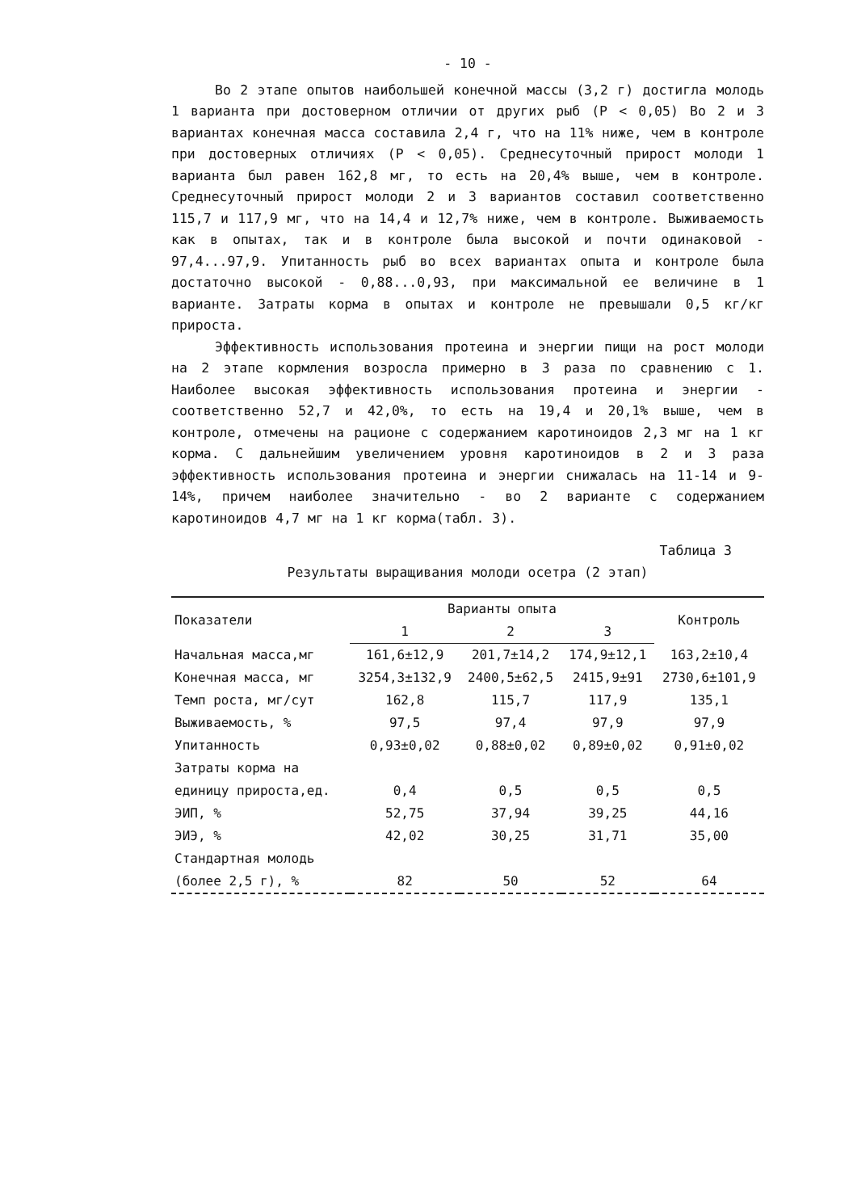- 10 -
Во 2 этапе опытов наибольшей конечной массы (3,2 г) достигла молодь 1 варианта при достоверном отличии от других рыб (Р < 0,05) Во 2 и 3 вариантах конечная масса составила 2,4 г, что на 11% ниже, чем в контроле при достоверных отличиях (Р < 0,05). Среднесуточный прирост молоди 1 варианта был равен 162,8 мг, то есть на 20,4% выше, чем в контроле. Среднесуточный прирост молоди 2 и 3 вариантов составил соответственно 115,7 и 117,9 мг, что на 14,4 и 12,7% ниже, чем в контроле. Выживаемость как в опытах, так и в контроле была высокой и почти одинаковой - 97,4...97,9. Упитанность рыб во всех вариантах опыта и контроле была достаточно высокой - 0,88...0,93, при максимальной ее величине в 1 варианте. Затраты корма в опытах и контроле не превышали 0,5 кг/кг прироста.
Эффективность использования протеина и энергии пищи на рост молоди на 2 этапе кормления возросла примерно в 3 раза по сравнению с 1. Наиболее высокая эффективность использования протеина и энергии - соответственно 52,7 и 42,0%, то есть на 19,4 и 20,1% выше, чем в контроле, отмечены на рационе с содержанием каротиноидов 2,3 мг на 1 кг корма. С дальнейшим увеличением уровня каротиноидов в 2 и 3 раза эффективность использования протеина и энергии снижалась на 11-14 и 9-14%, причем наиболее значительно - во 2 варианте с содержанием каротиноидов 4,7 мг на 1 кг корма(табл. 3).
Таблица 3
Результаты выращивания молоди осетра (2 этап)
| Показатели | Варианты опыта | | | Контроль |
| --- | --- | --- | --- | --- |
| | 1 | 2 | 3 | |
| Начальная масса,мг | 161,6±12,9 | 201,7±14,2 | 174,9±12,1 | 163,2±10,4 |
| Конечная масса, мг | 3254,3±132,9 | 2400,5±62,5 | 2415,9±91 | 2730,6±101,9 |
| Темп роста, мг/сут | 162,8 | 115,7 | 117,9 | 135,1 |
| Выживаемость, % | 97,5 | 97,4 | 97,9 | 97,9 |
| Упитанность | 0,93±0,02 | 0,88±0,02 | 0,89±0,02 | 0,91±0,02 |
| Затраты корма на | | | | |
| единицу прироста,ед. | 0,4 | 0,5 | 0,5 | 0,5 |
| ЭИП, % | 52,75 | 37,94 | 39,25 | 44,16 |
| ЭИЭ, % | 42,02 | 30,25 | 31,71 | 35,00 |
| Стандартная молодь | | | | |
| (более 2,5 г), % | 82 | 50 | 52 | 64 |